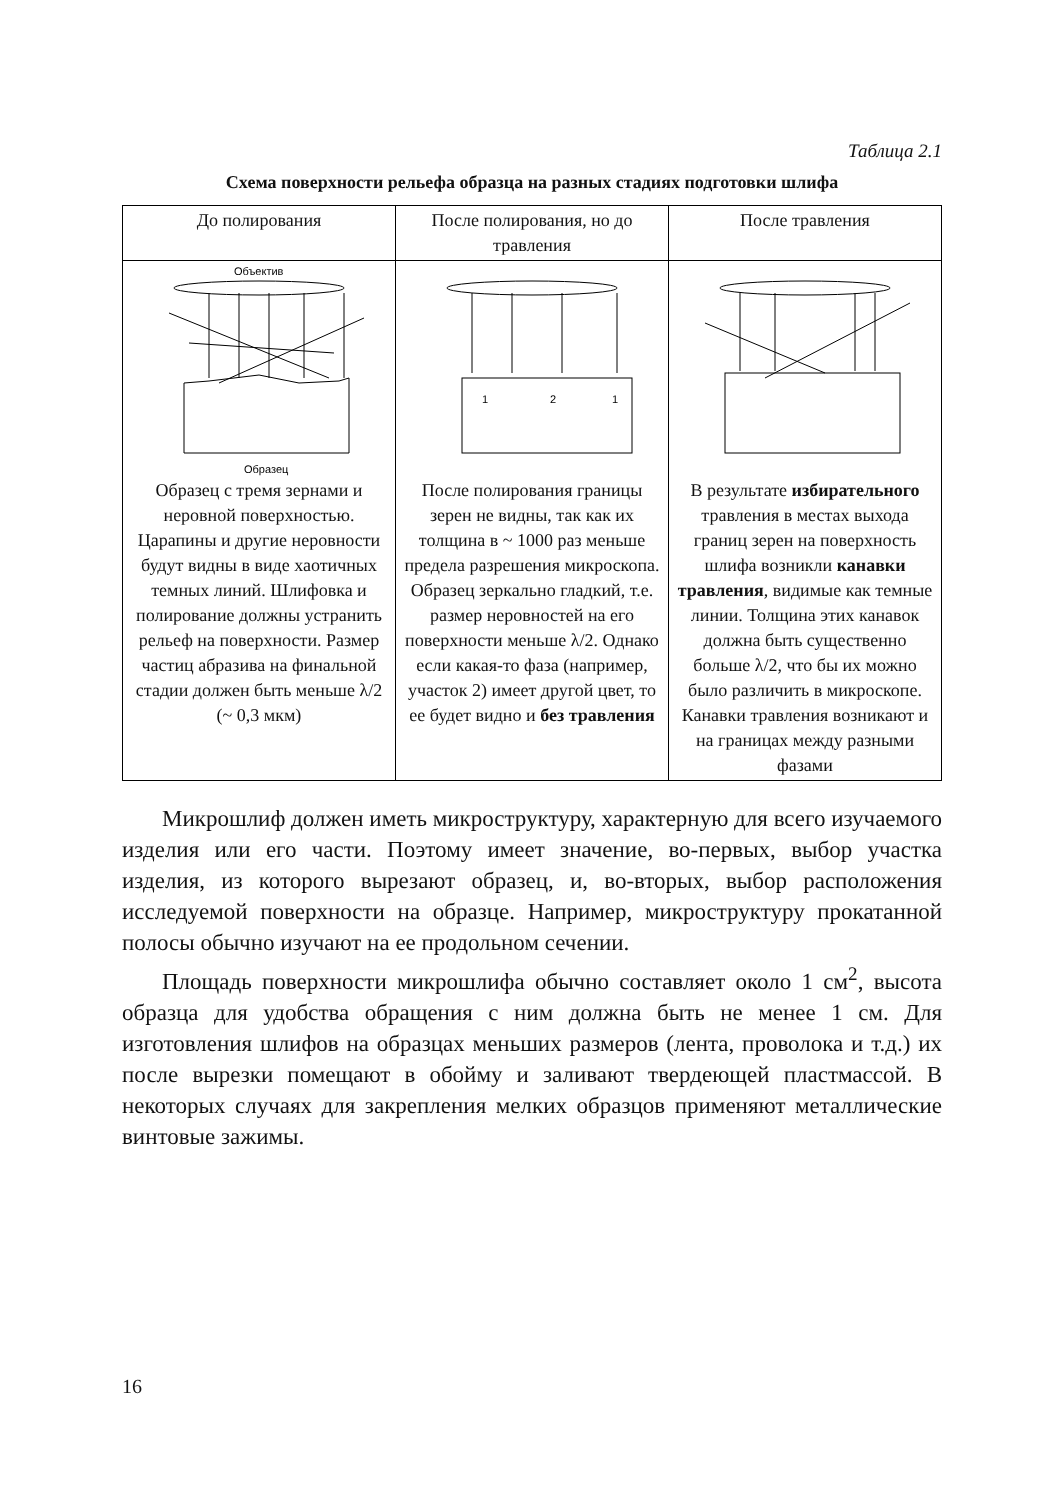Таблица 2.1
Схема поверхности рельефа образца на разных стадиях подготовки шлифа
| До полирования | После полирования, но до травления | После травления |
| Объектив Образец Образец с тремя зернами и неровной поверхностью. Царапины и другие неровности будут видны в виде хаотичных темных линий. Шлифовка и полирование должны устранить рельеф на поверхности. Размер частиц абразива на финальной стадии должен быть меньше λ/2 (~ 0,3 мкм) | 1 2 1 После полирования границы зерен не видны, так как их толщина в ~ 1000 раз меньше предела разрешения микроскопа. Образец зеркально гладкий, т.е. размер неровностей на его поверхности меньше λ/2. Однако если какая-то фаза (например, участок 2) имеет другой цвет, то ее будет видно и без травления | В результате избирательного травления в местах выхода границ зерен на поверхность шлифа возникли канавки травления , видимые как темные линии. Толщина этих канавок должна быть существенно больше λ/2, что бы их можно было различить в микроскопе. Канавки травления возникают и на границах между разными фазами |
Микрошлиф должен иметь микроструктуру, характерную для всего изучаемого изделия или его части. Поэтому имеет значение, во-первых, выбор участка изделия, из которого вырезают образец, и, во-вторых, выбор расположения исследуемой поверхности на образце. Например, микроструктуру прокатанной полосы обычно изучают на ее продольном сечении.
Площадь поверхности микрошлифа обычно составляет около 1 см<sup>2</sup>, высота образца для удобства обращения с ним должна быть не менее 1 см. Для изготовления шлифов на образцах меньших размеров (лента, проволока и т.д.) их после вырезки помещают в обойму и заливают твердеющей пластмассой. В некоторых случаях для закрепления мелких образцов применяют металлические винтовые зажимы.
16